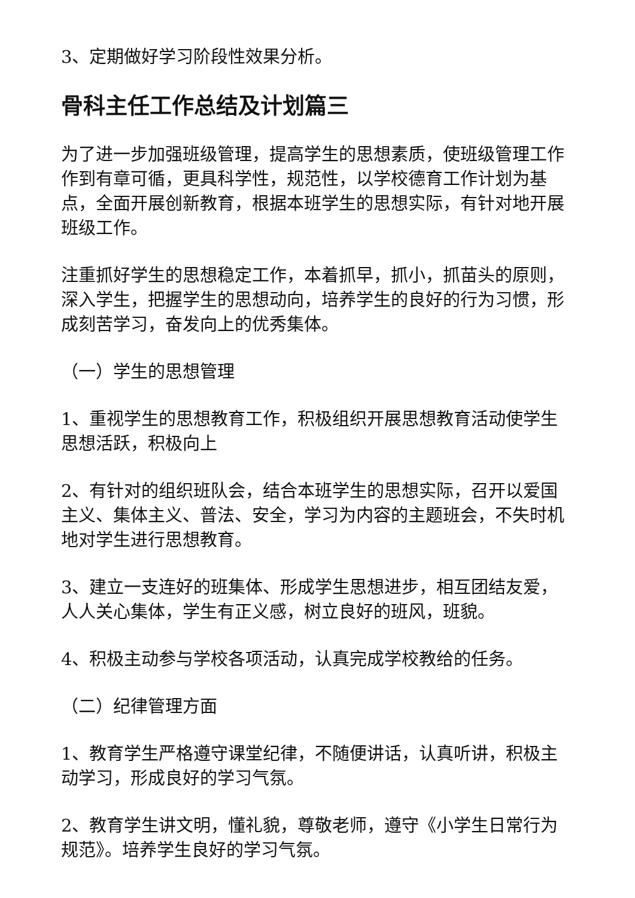3、定期做好学习阶段性效果分析。
骨科主任工作总结及计划篇三
为了进一步加强班级管理，提高学生的思想素质，使班级管理工作作到有章可循，更具科学性，规范性，以学校德育工作计划为基点，全面开展创新教育，根据本班学生的思想实际，有针对地开展班级工作。
注重抓好学生的思想稳定工作，本着抓早，抓小，抓苗头的原则，深入学生，把握学生的思想动向，培养学生的良好的行为习惯，形成刻苦学习，奋发向上的优秀集体。
（一）学生的思想管理
1、重视学生的思想教育工作，积极组织开展思想教育活动使学生思想活跃，积极向上
2、有针对的组织班队会，结合本班学生的思想实际，召开以爱国主义、集体主义、普法、安全，学习为内容的主题班会，不失时机地对学生进行思想教育。
3、建立一支连好的班集体、形成学生思想进步，相互团结友爱，人人关心集体，学生有正义感，树立良好的班风，班貌。
4、积极主动参与学校各项活动，认真完成学校教给的任务。
（二）纪律管理方面
1、教育学生严格遵守课堂纪律，不随便讲话，认真听讲，积极主动学习，形成良好的学习气氛。
2、教育学生讲文明，懂礼貌，尊敬老师，遵守《小学生日常行为规范》。培养学生良好的学习气氛。